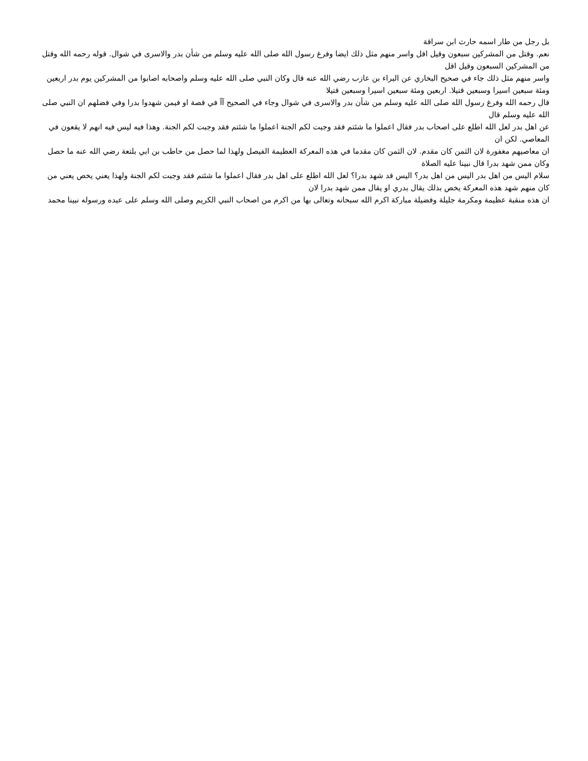بل رجل من طار اسمه حارث ابن سراقة
نعم. وقتل من المشركين سبعون وقيل اقل واسر منهم مثل ذلك ايضا وفرغ رسول الله صلى الله عليه وسلم من شأن بدر والاسرى في شوال. قوله رحمه الله وقتل من المشركين السبعون وقيل اقل
واسر منهم مثل ذلك جاء في صحيح البخاري عن البراء بن عازب رضي الله عنه قال وكان النبي صلى الله عليه وسلم واصحابه اصابوا من المشركين يوم بدر اربعين ومئة سبعين اسيرا وسبعين قتيلا. اربعين ومئة سبعين اسيرا وسبعين قتيلا
قال رحمه الله وفرغ رسول الله صلى الله عليه وسلم من شأن بدر والاسرى في شوال وجاء في الصحيح آآ في قصة او فيمن شهدوا بدرا وفي فضلهم ان النبي صلى الله عليه وسلم قال
عن اهل بدر لعل الله اطلع على اصحاب بدر فقال اعملوا ما شئتم فقد وجبت لكم الجنة اعملوا ما شئتم فقد وجبت لكم الجنة. وهذا فيه ليس فيه انهم لا يقعون في المعاصي. لكن ان
ان معاصيهم مغفورة لان الثمن كان مقدم. لان الثمن كان مقدما في هذه المعركة العظيمة الفيصل ولهذا لما حصل من حاطب بن ابي بلتعة رضي الله عنه ما حصل وكان ممن شهد بدرا قال نبينا عليه الصلاة
سلام اليس من اهل بدر اليس من اهل بدر؟ اليس قد شهد بدرا؟ لعل الله اطلع على اهل بدر فقال اعملوا ما شئتم فقد وجبت لكم الجنة ولهذا يعني يخص يعني من كان منهم شهد هذه المعركة يخص بذلك يقال بدري او يقال ممن شهد بدرا لان
ان هذه منقبة عظيمة ومكرمة جليلة وفضيلة مباركة اكرم الله سبحانه وتعالى بها من اكرم من اصحاب النبي الكريم وصلى الله وسلم على عبده ورسوله نبينا محمد